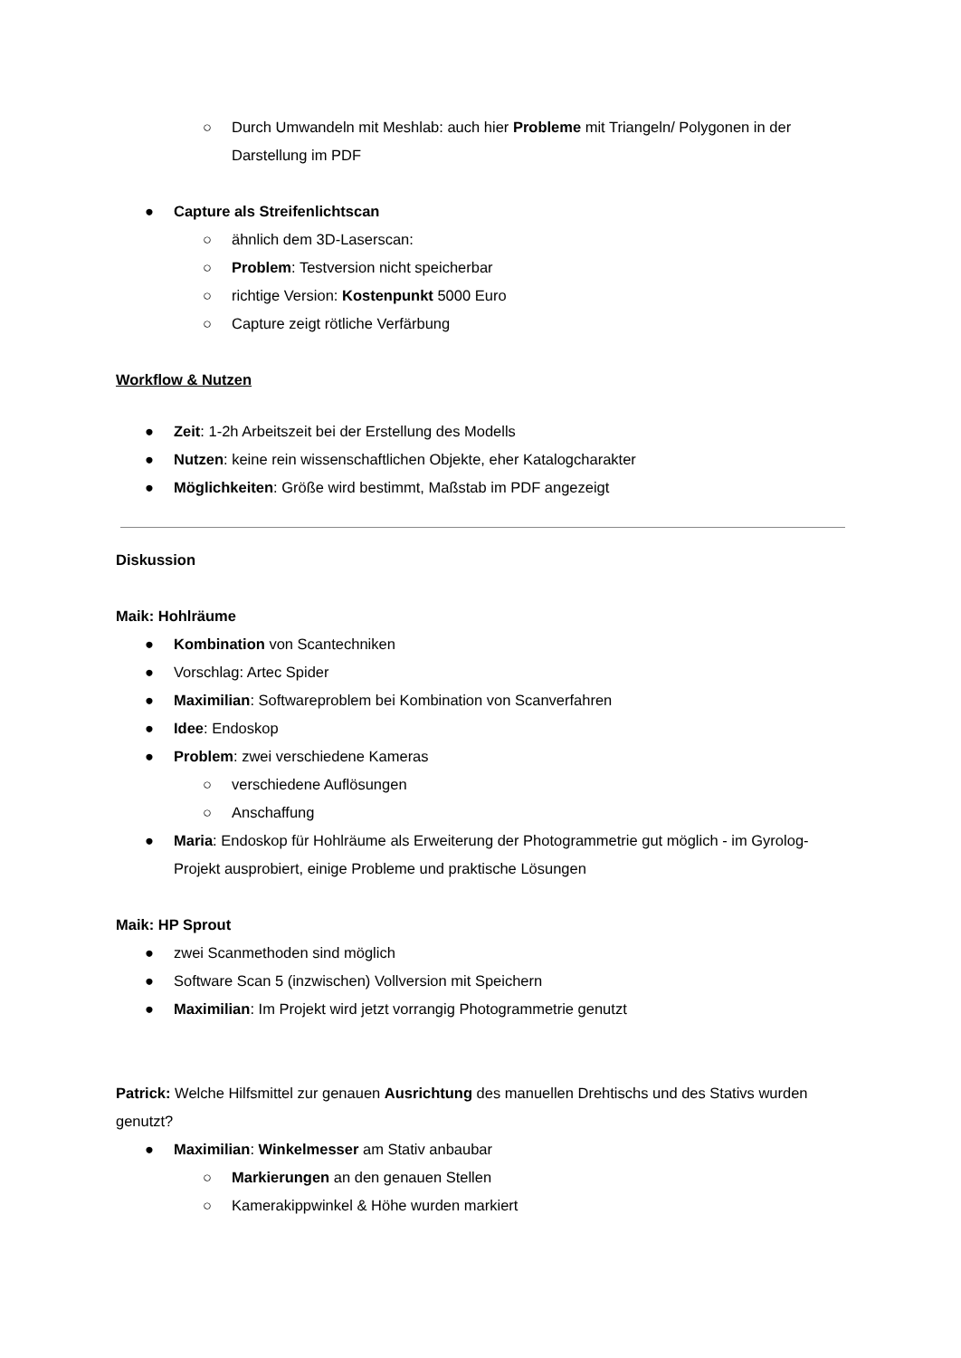○ Durch Umwandeln mit Meshlab: auch hier Probleme mit Triangeln/ Polygonen in der Darstellung im PDF
● Capture als Streifenlichtscan
○ ähnlich dem 3D-Laserscan:
○ Problem: Testversion nicht speicherbar
○ richtige Version: Kostenpunkt 5000 Euro
○ Capture zeigt rötliche Verfärbung
Workflow & Nutzen
● Zeit: 1-2h Arbeitszeit bei der Erstellung des Modells
● Nutzen: keine rein wissenschaftlichen Objekte, eher Katalogcharakter
● Möglichkeiten: Größe wird bestimmt, Maßstab im PDF angezeigt
Diskussion
Maik: Hohlräume
● Kombination von Scantechniken
● Vorschlag: Artec Spider
● Maximilian: Softwareproblem bei Kombination von Scanverfahren
● Idee: Endoskop
● Problem: zwei verschiedene Kameras
○ verschiedene Auflösungen
○ Anschaffung
● Maria: Endoskop für Hohlräume als Erweiterung der Photogrammetrie gut möglich - im Gyrolog-Projekt ausprobiert, einige Probleme und praktische Lösungen
Maik: HP Sprout
● zwei Scanmethoden sind möglich
● Software Scan 5 (inzwischen) Vollversion mit Speichern
● Maximilian: Im Projekt wird jetzt vorrangig Photogrammetrie genutzt
Patrick: Welche Hilfsmittel zur genauen Ausrichtung des manuellen Drehtischs und des Stativs wurden genutzt?
● Maximilian: Winkelmesser am Stativ anbaubar
○ Markierungen an den genauen Stellen
○ Kamerakippwinkel & Höhe wurden markiert